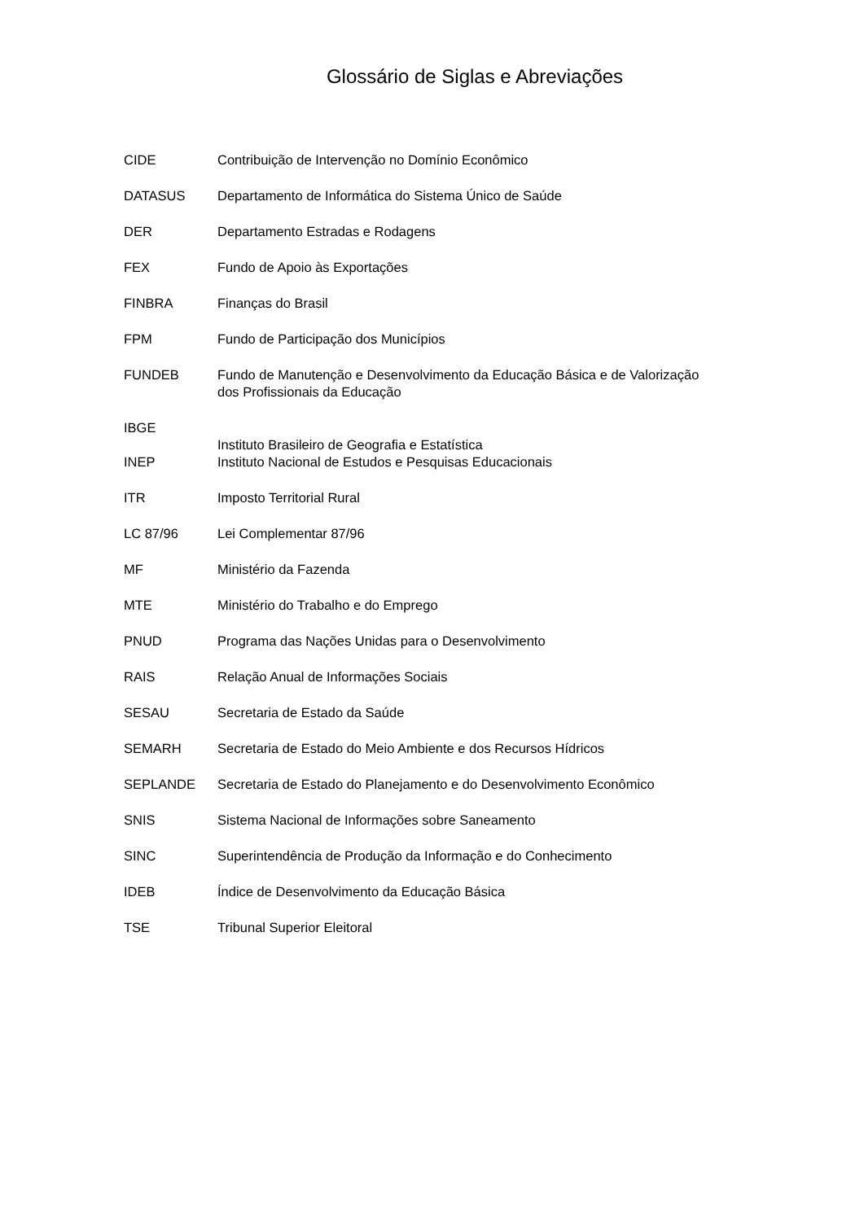Glossário de Siglas e Abreviações
CIDE Contribuição de Intervenção no Domínio Econômico
DATASUS Departamento de Informática do Sistema Único de Saúde
DER Departamento Estradas e Rodagens
FEX Fundo de Apoio às Exportações
FINBRA Finanças do Brasil
FPM Fundo de Participação dos Municípios
FUNDEB Fundo de Manutenção e Desenvolvimento da Educação Básica e de Valorização dos Profissionais da Educação
IBGE
Instituto Brasileiro de Geografia e Estatística
INEP Instituto Nacional de Estudos e Pesquisas Educacionais
ITR Imposto Territorial Rural
LC 87/96 Lei Complementar 87/96
MF Ministério da Fazenda
MTE Ministério do Trabalho e do Emprego
PNUD Programa das Nações Unidas para o Desenvolvimento
RAIS Relação Anual de Informações Sociais
SESAU Secretaria de Estado da Saúde
SEMARH Secretaria de Estado do Meio Ambiente e dos Recursos Hídricos
SEPLANDE Secretaria de Estado do Planejamento e do Desenvolvimento Econômico
SNIS Sistema Nacional de Informações sobre Saneamento
SINC Superintendência de Produção da Informação e do Conhecimento
IDEB Índice de Desenvolvimento da Educação Básica
TSE Tribunal Superior Eleitoral